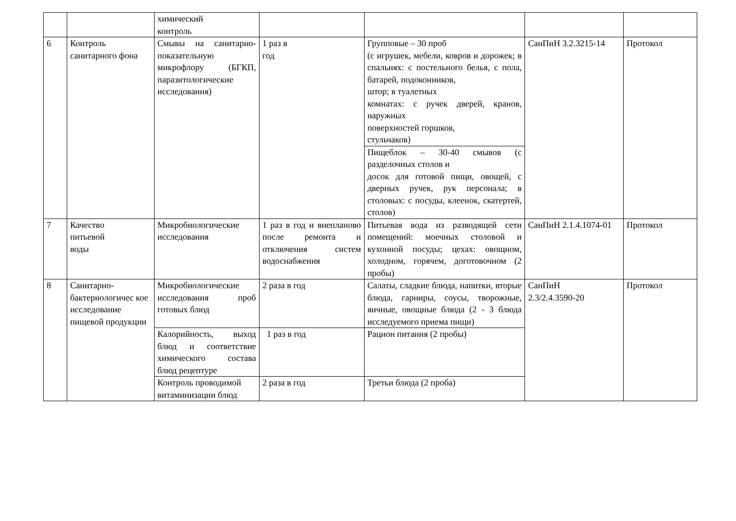| | | химический контроль | | | | |
| 6 | Контроль санитарного фона | Смывы на санитарно-показательную микрофлору (БГКП, паразитологические исследования) | 1 раз в год | Групповые – 30 проб (с игрушек, мебели, ковров и дорожек; в спальнях: с постельного белья, с пола, батарей, подоконников, штор; в туалетных комнатах: с ручек дверей, кранов, наружных поверхностей горшков, стульчаков) | СанПиН 3.2.3215-14 | Протокол |
| | | | | Пищеблок – 30-40 смывов (с разделочных столов и досок для готовой пищи, овощей, с дверных ручек, рук персонала; в столовых: с посуды, клеенок, скатертей, столов) | | |
| 7 | Качество питьевой воды | Микробиологические исследования | 1 раз в год и внепланово после ремонта и отключения систем водоснабжения | Питьевая вода из разводящей сети помещений: моечных столовой и кухонной посуды; цехах: овощном, холодном, горячем, доготовочном (2 пробы) | СанПиН 2.1.4.1074-01 | Протокол |
| 8 | Санитарно-бактериологичес кое исследование пищевой продукции | Микробиологические исследования проб готовых блюд | 2 раза в год | Салаты, сладкие блюда, напитки, вторые блюда, гарниры, соусы, творожные, яичные, овощные блюда (2 - 3 блюда исследуемого приема пищи) | СанПиН 2.3/2.4.3590-20 | Протокол |
| | | Калорийность, выход блюд и соответствие химического состава блюд рецептуре | 1 раз в год | Рацион питания (2 пробы) | | |
| | | Контроль проводимой витаминизации блюд | 2 раза в год | Третьи блюда (2 проба) | | |